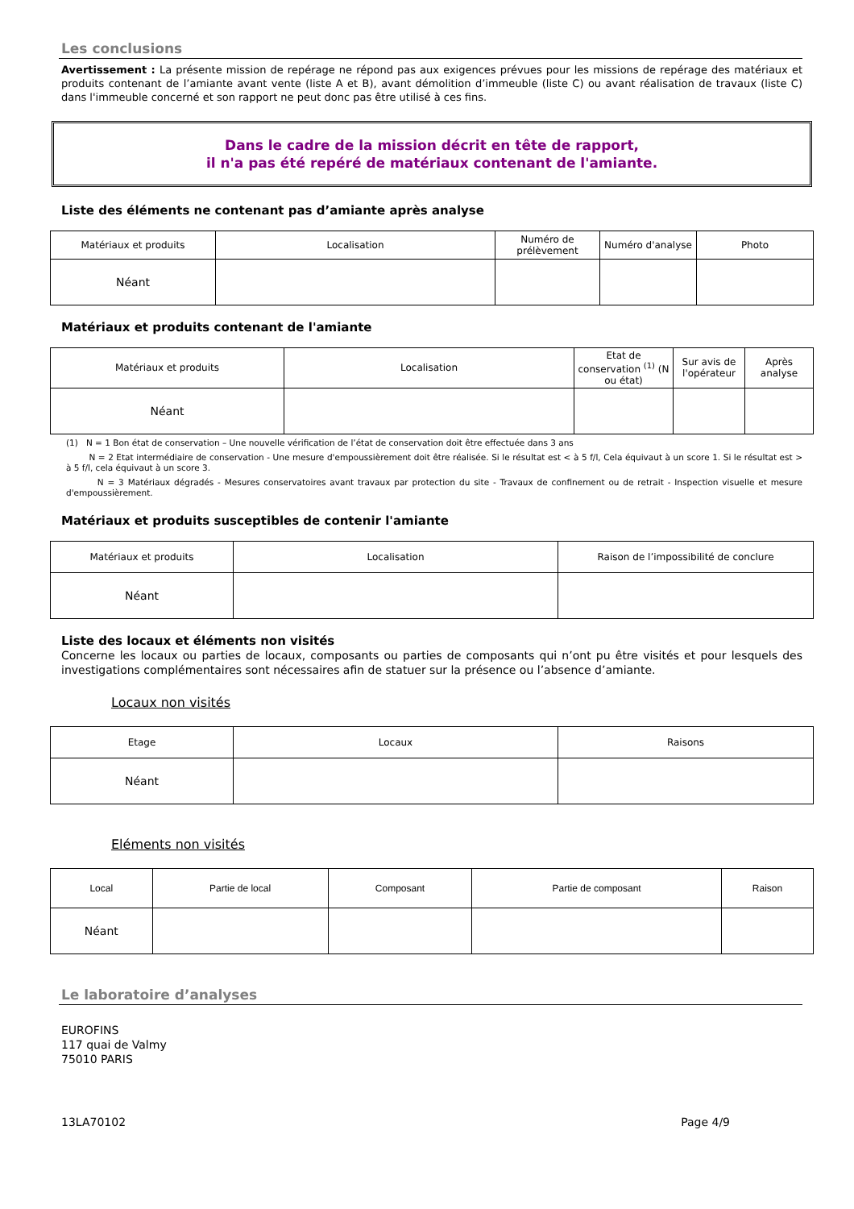Les conclusions
Avertissement : La présente mission de repérage ne répond pas aux exigences prévues pour les missions de repérage des matériaux et produits contenant de l’amiante avant vente (liste A et B), avant démolition d’immeuble (liste C) ou avant réalisation de travaux (liste C) dans l'immeuble concerné et son rapport ne peut donc pas être utilisé à ces fins.
Dans le cadre de la mission décrit en tête de rapport,
il n'a pas été repéré de matériaux contenant de l'amiante.
Liste des éléments ne contenant pas d’amiante après analyse
| Matériaux et produits | Localisation | Numéro de prélèvement | Numéro d'analyse | Photo |
| --- | --- | --- | --- | --- |
| Néant | | | | |
Matériaux et produits contenant de l'amiante
| Matériaux et produits | Localisation | Etat de conservation <sup>(1)</sup> (N ou état) | Sur avis de l'opérateur | Après analyse |
| --- | --- | --- | --- | --- |
| Néant | | | | |
(1) N = 1 Bon état de conservation – Une nouvelle vérification de l’état de conservation doit être effectuée dans 3 ans
N = 2 Etat intermédiaire de conservation - Une mesure d'empoussièrement doit être réalisée. Si le résultat est < à 5 f/l, Cela équivaut à un score 1. Si le résultat est > à 5 f/l, cela équivaut à un score 3.
N = 3 Matériaux dégradés - Mesures conservatoires avant travaux par protection du site - Travaux de confinement ou de retrait - Inspection visuelle et mesure d'empoussièrement.
Matériaux et produits susceptibles de contenir l'amiante
| Matériaux et produits | Localisation | Raison de l’impossibilité de conclure |
| --- | --- | --- |
| Néant | | |
Liste des locaux et éléments non visités
Concerne les locaux ou parties de locaux, composants ou parties de composants qui n’ont pu être visités et pour lesquels des investigations complémentaires sont nécessaires afin de statuer sur la présence ou l’absence d’amiante.
Locaux non visités
| Etage | Locaux | Raisons |
| --- | --- | --- |
| Néant | | |
Eléments non visités
| Local | Partie de local | Composant | Partie de composant | Raison |
| --- | --- | --- | --- | --- |
| Néant | | | | |
Le laboratoire d’analyses
EUROFINS
117 quai de Valmy
75010 PARIS
13LA70102 Page 4/9